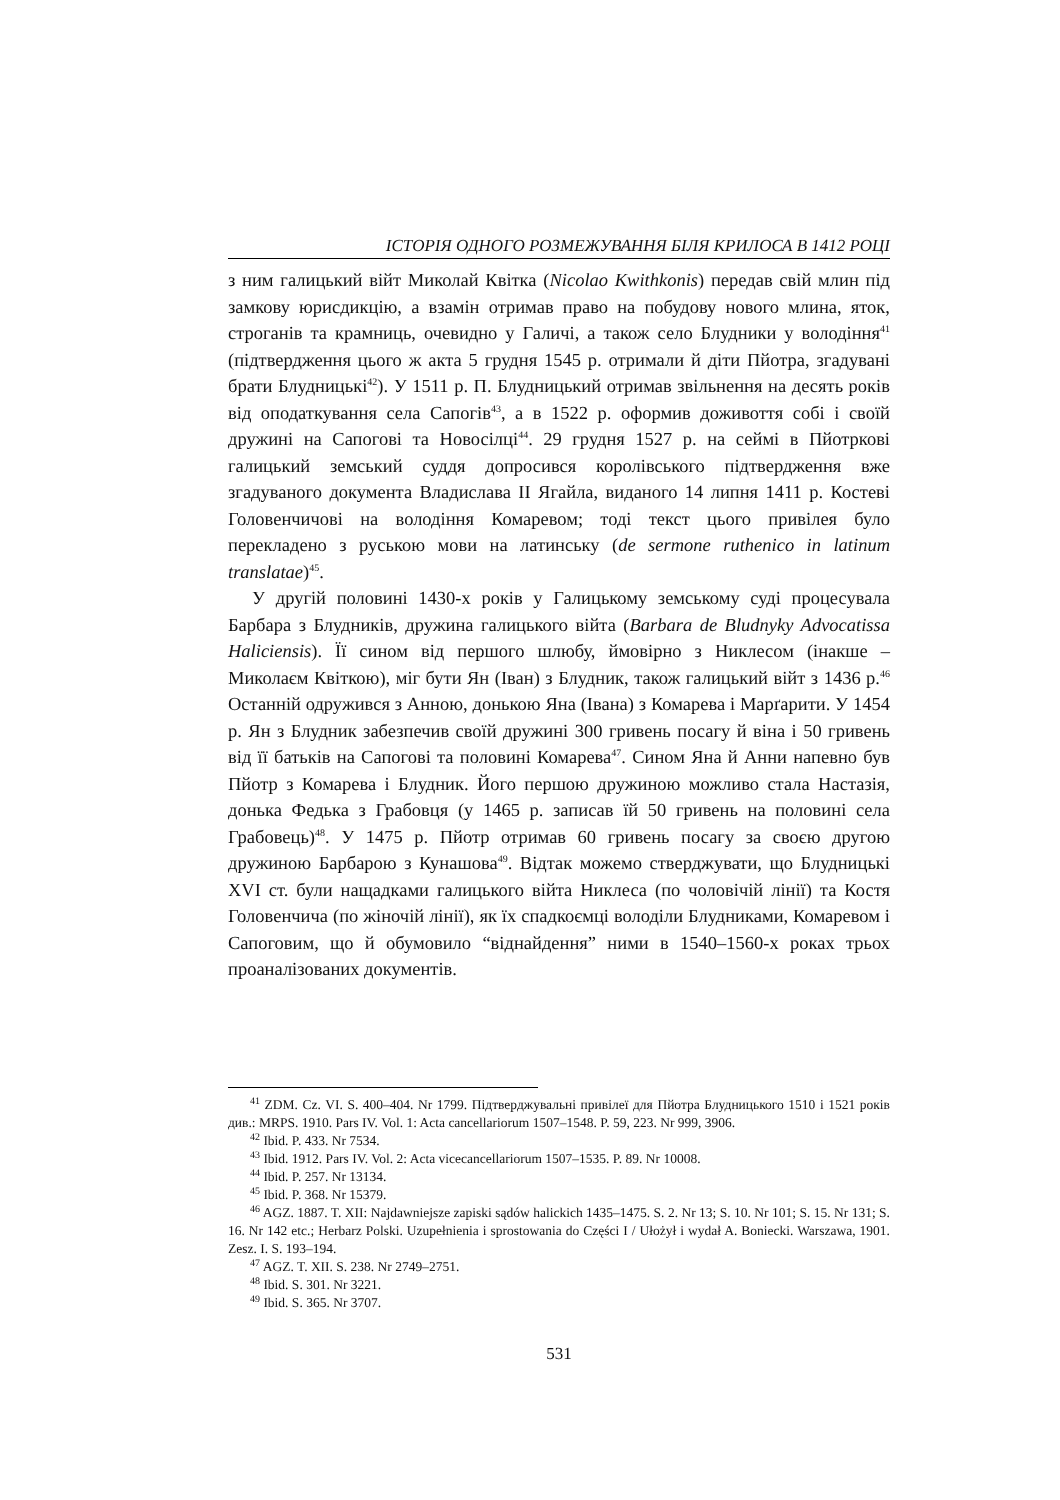ІСТОРІЯ ОДНОГО РОЗМЕЖУВАННЯ БІЛЯ КРИЛОСА В 1412 РОЦІ
з ним галицький війт Миколай Квітка (Nicolao Kwithkonis) передав свій млин під замкову юрисдикцію, а взамін отримав право на побудову нового млина, яток, строганів та крамниць, очевидно у Галичі, а також село Блудники у володіння<sup>41</sup> (підтвердження цього ж акта 5 грудня 1545 р. отримали й діти Пйотра, згадувані брати Блудницькі<sup>42</sup>). У 1511 р. П. Блудницький отримав звільнення на десять років від оподаткування села Сапогів<sup>43</sup>, а в 1522 р. оформив доживоття собі і своїй дружині на Сапогові та Новосілці<sup>44</sup>. 29 грудня 1527 р. на сеймі в Пйотркові галицький земський суддя допросився королівського підтвердження вже згадуваного документа Владислава ІІ Ягайла, виданого 14 липня 1411 р. Костеві Головенчичові на володіння Комаревом; тоді текст цього привілея було перекладено з руською мови на латинську (de sermone ruthenico in latinum translatae)<sup>45</sup>.
У другій половині 1430-х років у Галицькому земському суді процесувала Барбара з Блудників, дружина галицького війта (Barbara de Bludnyky Advocatissa Haliciensis). Її сином від першого шлюбу, ймовірно з Никлесом (інакше – Миколаєм Квіткою), міг бути Ян (Іван) з Блудник, також галицький війт з 1436 р.<sup>46</sup> Останній одружився з Анною, донькою Яна (Івана) з Комарева і Марґарити. У 1454 р. Ян з Блудник забезпечив своїй дружині 300 гривень посагу й віна і 50 гривень від її батьків на Сапогові та половині Комарева<sup>47</sup>. Сином Яна й Анни напевно був Пйотр з Комарева і Блудник. Його першою дружиною можливо стала Настазія, донька Федька з Грабовця (у 1465 р. записав їй 50 гривень на половині села Грабовець)<sup>48</sup>. У 1475 р. Пйотр отримав 60 гривень посагу за своєю другою дружиною Барбарою з Кунашова<sup>49</sup>. Відтак можемо стверджувати, що Блудницькі XVI ст. були нащадками галицького війта Никлеса (по чоловічій лінії) та Костя Головенчича (по жіночій лінії), як їх спадкоємці володіли Блудниками, Комаревом і Сапоговим, що й обумовило “віднайдення” ними в 1540–1560-х роках трьох проаналізованих документів.
<sup>41</sup> ZDM. Cz. VI. S. 400–404. Nr 1799. Підтверджувальні привілеї для Пйотра Блудницького 1510 і 1521 років див.: MRPS. 1910. Pars IV. Vol. 1: Acta cancellariorum 1507–1548. P. 59, 223. Nr 999, 3906.
<sup>42</sup> Ibid. P. 433. Nr 7534.
<sup>43</sup> Ibid. 1912. Pars IV. Vol. 2: Acta vicecancellariorum 1507–1535. P. 89. Nr 10008.
<sup>44</sup> Ibid. P. 257. Nr 13134.
<sup>45</sup> Ibid. P. 368. Nr 15379.
<sup>46</sup> AGZ. 1887. T. XII: Najdawniejsze zapiski sądów halickich 1435–1475. S. 2. Nr 13; S. 10. Nr 101; S. 15. Nr 131; S. 16. Nr 142 etc.; Herbarz Polski. Uzupełnienia i sprostowania do Części I / Ułożył i wydał A. Boniecki. Warszawa, 1901. Zesz. I. S. 193–194.
<sup>47</sup> AGZ. T. XII. S. 238. Nr 2749–2751.
<sup>48</sup> Ibid. S. 301. Nr 3221.
<sup>49</sup> Ibid. S. 365. Nr 3707.
531